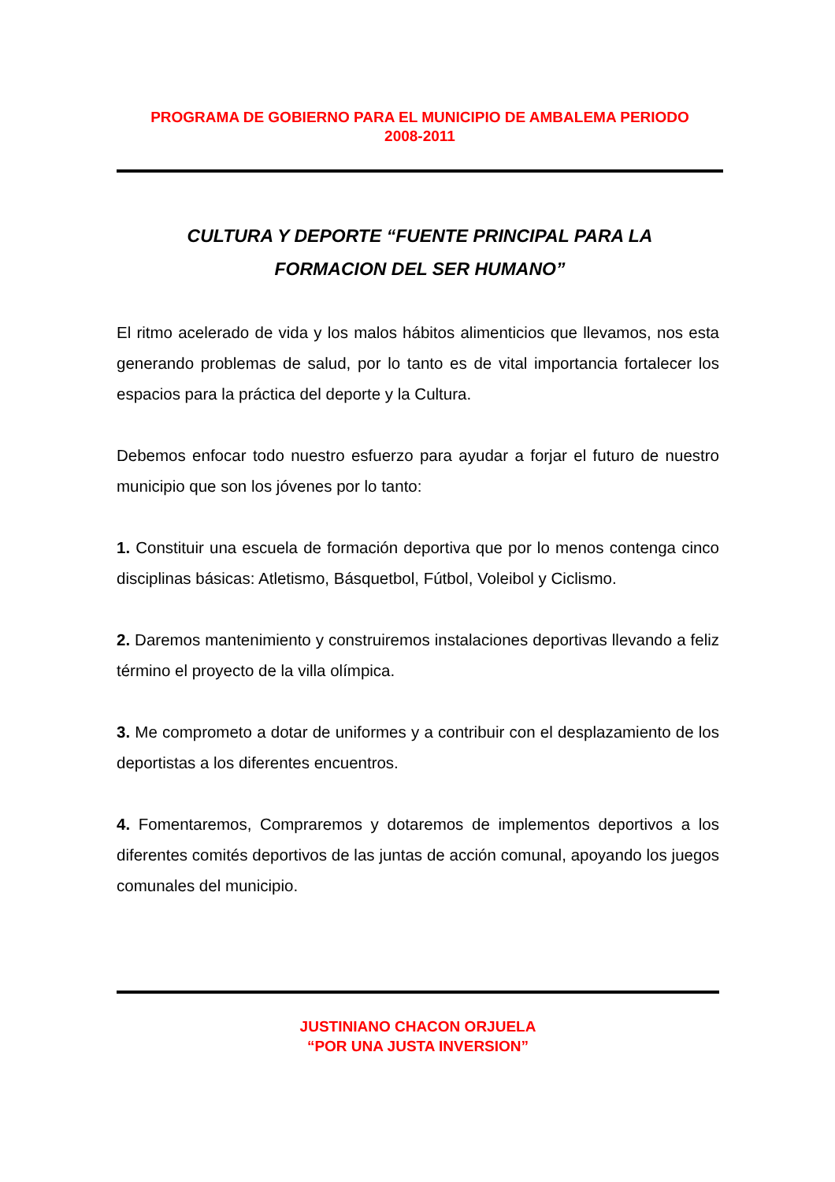PROGRAMA DE GOBIERNO PARA EL MUNICIPIO DE AMBALEMA PERIODO
2008-2011
CULTURA Y DEPORTE “FUENTE PRINCIPAL PARA LA
FORMACION DEL SER HUMANO”
El ritmo acelerado de vida y los malos hábitos alimenticios que llevamos, nos esta generando problemas de salud, por lo tanto es de vital importancia fortalecer los espacios para la práctica del deporte y la Cultura.
Debemos enfocar todo nuestro esfuerzo para ayudar a forjar el futuro de nuestro municipio que son los jóvenes por lo tanto:
1. Constituir una escuela de formación deportiva que por lo menos contenga cinco disciplinas básicas: Atletismo, Básquetbol, Fútbol, Voleibol y Ciclismo.
2. Daremos mantenimiento y construiremos instalaciones deportivas llevando a feliz término el proyecto de la villa olímpica.
3. Me comprometo a dotar de uniformes y a contribuir con el desplazamiento de los deportistas a los diferentes encuentros.
4. Fomentaremos, Compraremos y dotaremos de implementos deportivos a los diferentes comités deportivos de las juntas de acción comunal, apoyando los juegos comunales del municipio.
JUSTINIANO CHACON ORJUELA
“POR UNA JUSTA INVERSION”